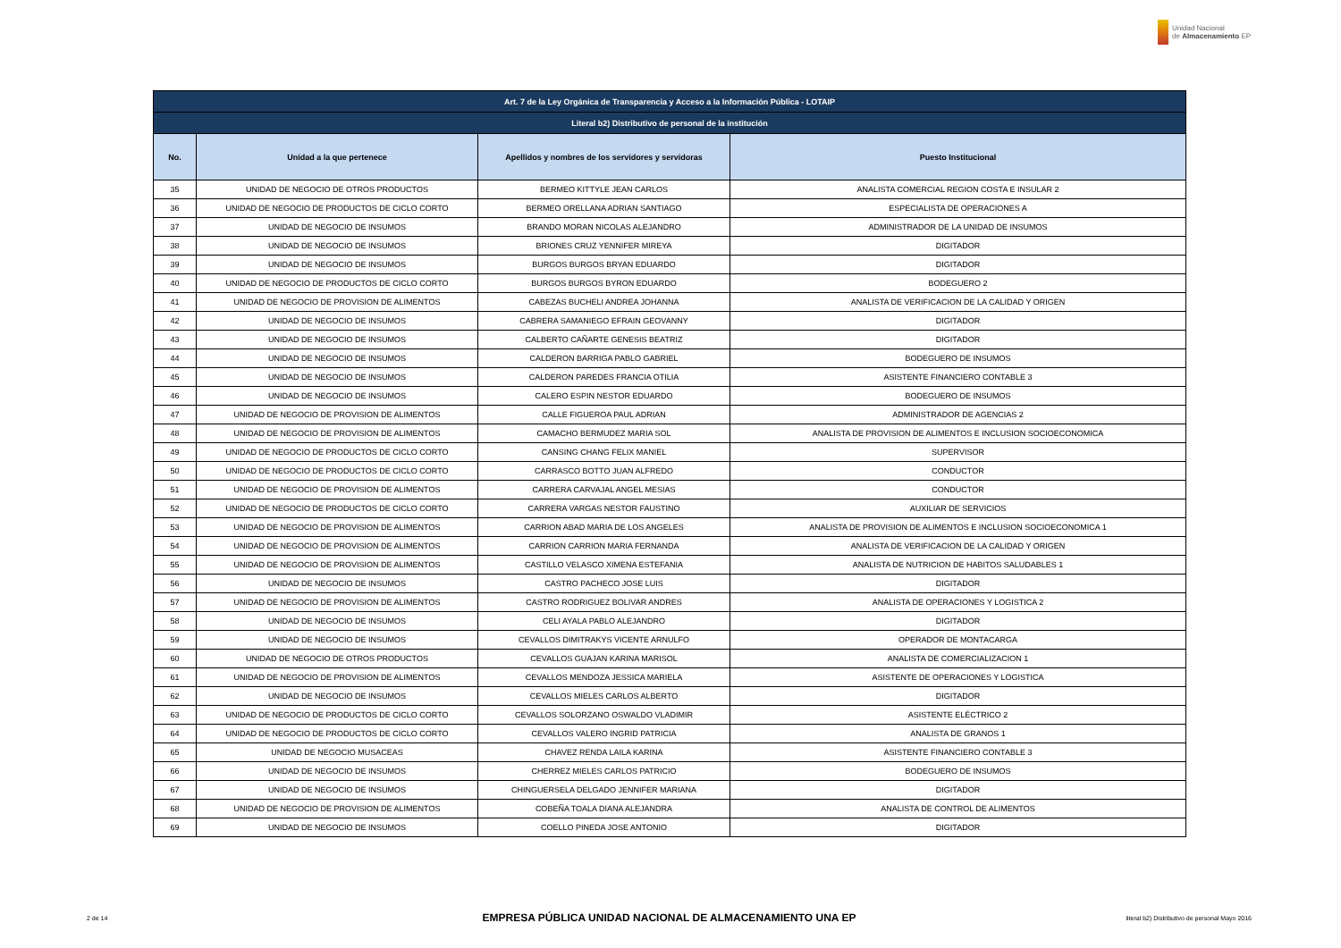Unidad Nacional
de Almacenamiento EP
| Art. 7 de la Ley Orgánica de Transparencia y Acceso a la Información Pública - LOTAIP | | | |
| --- | --- | --- | --- |
| Literal b2) Distributivo de personal de la institución | | | |
| No. | Unidad a la que pertenece | Apellidos y nombres de los servidores y servidoras | Puesto Institucional |
| 35 | UNIDAD DE NEGOCIO DE OTROS PRODUCTOS | BERMEO KITTYLE JEAN CARLOS | ANALISTA COMERCIAL REGION COSTA E INSULAR 2 |
| 36 | UNIDAD DE NEGOCIO DE PRODUCTOS DE CICLO CORTO | BERMEO ORELLANA ADRIAN SANTIAGO | ESPECIALISTA DE OPERACIONES A |
| 37 | UNIDAD DE NEGOCIO DE INSUMOS | BRANDO MORAN NICOLAS ALEJANDRO | ADMINISTRADOR DE LA UNIDAD DE INSUMOS |
| 38 | UNIDAD DE NEGOCIO DE INSUMOS | BRIONES CRUZ YENNIFER MIREYA | DIGITADOR |
| 39 | UNIDAD DE NEGOCIO DE INSUMOS | BURGOS BURGOS BRYAN EDUARDO | DIGITADOR |
| 40 | UNIDAD DE NEGOCIO DE PRODUCTOS DE CICLO CORTO | BURGOS BURGOS BYRON EDUARDO | BODEGUERO 2 |
| 41 | UNIDAD DE NEGOCIO DE PROVISION DE ALIMENTOS | CABEZAS BUCHELI ANDREA JOHANNA | ANALISTA DE VERIFICACION DE LA CALIDAD Y ORIGEN |
| 42 | UNIDAD DE NEGOCIO DE INSUMOS | CABRERA SAMANIEGO EFRAIN GEOVANNY | DIGITADOR |
| 43 | UNIDAD DE NEGOCIO DE INSUMOS | CALBERTO CAÑARTE GENESIS BEATRIZ | DIGITADOR |
| 44 | UNIDAD DE NEGOCIO DE INSUMOS | CALDERON BARRIGA PABLO GABRIEL | BODEGUERO DE INSUMOS |
| 45 | UNIDAD DE NEGOCIO DE INSUMOS | CALDERON PAREDES FRANCIA OTILIA | ASISTENTE FINANCIERO CONTABLE 3 |
| 46 | UNIDAD DE NEGOCIO DE INSUMOS | CALERO ESPIN NESTOR EDUARDO | BODEGUERO DE INSUMOS |
| 47 | UNIDAD DE NEGOCIO DE PROVISION DE ALIMENTOS | CALLE FIGUEROA PAUL ADRIAN | ADMINISTRADOR DE AGENCIAS 2 |
| 48 | UNIDAD DE NEGOCIO DE PROVISION DE ALIMENTOS | CAMACHO BERMUDEZ MARIA SOL | ANALISTA DE PROVISION DE ALIMENTOS E INCLUSION SOCIOECONOMICA |
| 49 | UNIDAD DE NEGOCIO DE PRODUCTOS DE CICLO CORTO | CANSING CHANG FELIX MANIEL | SUPERVISOR |
| 50 | UNIDAD DE NEGOCIO DE PRODUCTOS DE CICLO CORTO | CARRASCO BOTTO JUAN ALFREDO | CONDUCTOR |
| 51 | UNIDAD DE NEGOCIO DE PROVISION DE ALIMENTOS | CARRERA CARVAJAL ANGEL MESIAS | CONDUCTOR |
| 52 | UNIDAD DE NEGOCIO DE PRODUCTOS DE CICLO CORTO | CARRERA VARGAS NESTOR FAUSTINO | AUXILIAR DE SERVICIOS |
| 53 | UNIDAD DE NEGOCIO DE PROVISION DE ALIMENTOS | CARRION ABAD MARIA DE LOS ANGELES | ANALISTA DE PROVISION DE ALIMENTOS E INCLUSION SOCIOECONOMICA 1 |
| 54 | UNIDAD DE NEGOCIO DE PROVISION DE ALIMENTOS | CARRION CARRION MARIA FERNANDA | ANALISTA DE VERIFICACION DE LA CALIDAD Y ORIGEN |
| 55 | UNIDAD DE NEGOCIO DE PROVISION DE ALIMENTOS | CASTILLO VELASCO XIMENA ESTEFANIA | ANALISTA DE NUTRICION DE HABITOS SALUDABLES 1 |
| 56 | UNIDAD DE NEGOCIO DE INSUMOS | CASTRO PACHECO JOSE LUIS | DIGITADOR |
| 57 | UNIDAD DE NEGOCIO DE PROVISION DE ALIMENTOS | CASTRO RODRIGUEZ BOLIVAR ANDRES | ANALISTA DE OPERACIONES Y LOGISTICA 2 |
| 58 | UNIDAD DE NEGOCIO DE INSUMOS | CELI AYALA PABLO ALEJANDRO | DIGITADOR |
| 59 | UNIDAD DE NEGOCIO DE INSUMOS | CEVALLOS DIMITRAKYS VICENTE ARNULFO | OPERADOR DE MONTACARGA |
| 60 | UNIDAD DE NEGOCIO DE OTROS PRODUCTOS | CEVALLOS GUAJAN KARINA MARISOL | ANALISTA DE COMERCIALIZACION 1 |
| 61 | UNIDAD DE NEGOCIO DE PROVISION DE ALIMENTOS | CEVALLOS MENDOZA JESSICA MARIELA | ASISTENTE DE OPERACIONES Y LOGISTICA |
| 62 | UNIDAD DE NEGOCIO DE INSUMOS | CEVALLOS MIELES CARLOS ALBERTO | DIGITADOR |
| 63 | UNIDAD DE NEGOCIO DE PRODUCTOS DE CICLO CORTO | CEVALLOS SOLORZANO OSWALDO VLADIMIR | ASISTENTE ELÉCTRICO 2 |
| 64 | UNIDAD DE NEGOCIO DE PRODUCTOS DE CICLO CORTO | CEVALLOS VALERO INGRID PATRICIA | ANALISTA DE GRANOS 1 |
| 65 | UNIDAD DE NEGOCIO MUSACEAS | CHAVEZ RENDA LAILA KARINA | ASISTENTE FINANCIERO CONTABLE 3 |
| 66 | UNIDAD DE NEGOCIO DE INSUMOS | CHERREZ MIELES CARLOS PATRICIO | BODEGUERO DE INSUMOS |
| 67 | UNIDAD DE NEGOCIO DE INSUMOS | CHINGUERSELA DELGADO JENNIFER MARIANA | DIGITADOR |
| 68 | UNIDAD DE NEGOCIO DE PROVISION DE ALIMENTOS | COBEÑA TOALA DIANA ALEJANDRA | ANALISTA DE CONTROL DE ALIMENTOS |
| 69 | UNIDAD DE NEGOCIO DE INSUMOS | COELLO PINEDA JOSE ANTONIO | DIGITADOR |
2 de 14
EMPRESA PÚBLICA UNIDAD NACIONAL DE ALMACENAMIENTO UNA EP
literal b2) Distributivo de personal Mayo 2016